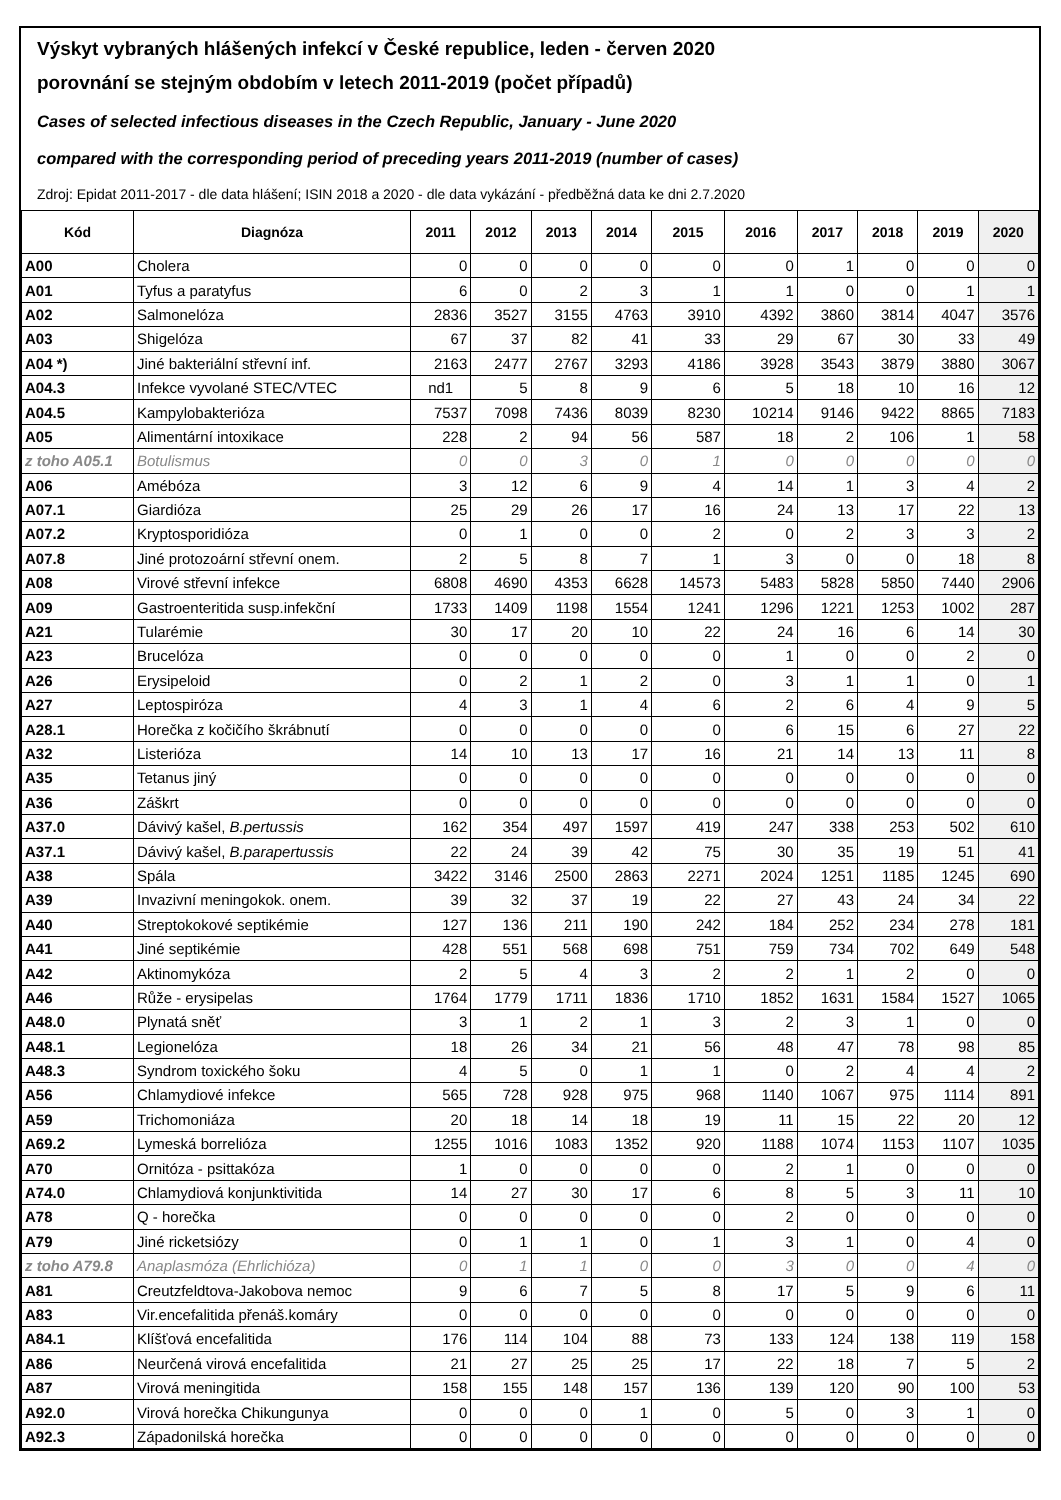Výskyt vybraných hlášených infekcí v České republice, leden - červen 2020
porovnání se stejným obdobím v letech 2011-2019 (počet případů)
Cases of selected infectious diseases in the Czech Republic, January - June 2020
compared with the corresponding period of preceding years 2011-2019 (number of cases)
Zdroj: Epidat 2011-2017 - dle data hlášení; ISIN 2018 a 2020 - dle data vykázání - předběžná data ke dni 2.7.2020
| Kód | Diagnóza | 2011 | 2012 | 2013 | 2014 | 2015 | 2016 | 2017 | 2018 | 2019 | 2020 |
| --- | --- | --- | --- | --- | --- | --- | --- | --- | --- | --- | --- |
| A00 | Cholera | 0 | 0 | 0 | 0 | 0 | 0 | 1 | 0 | 0 | 0 |
| A01 | Tyfus a paratyfus | 6 | 0 | 2 | 3 | 1 | 1 | 0 | 0 | 1 | 1 |
| A02 | Salmonelóza | 2836 | 3527 | 3155 | 4763 | 3910 | 4392 | 3860 | 3814 | 4047 | 3576 |
| A03 | Shigelóza | 67 | 37 | 82 | 41 | 33 | 29 | 67 | 30 | 33 | 49 |
| A04 *) | Jiné bakteriální střevní inf. | 2163 | 2477 | 2767 | 3293 | 4186 | 3928 | 3543 | 3879 | 3880 | 3067 |
| A04.3 | Infekce vyvolané STEC/VTEC | nd1 | 5 | 8 | 9 | 6 | 5 | 18 | 10 | 16 | 12 |
| A04.5 | Kampylobakterióza | 7537 | 7098 | 7436 | 8039 | 8230 | 10214 | 9146 | 9422 | 8865 | 7183 |
| A05 | Alimentární intoxikace | 228 | 2 | 94 | 56 | 587 | 18 | 2 | 106 | 1 | 58 |
| z toho A05.1 | Botulismus | 0 | 0 | 3 | 0 | 1 | 0 | 0 | 0 | 0 | 0 |
| A06 | Amébóza | 3 | 12 | 6 | 9 | 4 | 14 | 1 | 3 | 4 | 2 |
| A07.1 | Giardióza | 25 | 29 | 26 | 17 | 16 | 24 | 13 | 17 | 22 | 13 |
| A07.2 | Kryptosporidióza | 0 | 1 | 0 | 0 | 2 | 0 | 2 | 3 | 3 | 2 |
| A07.8 | Jiné protozoární střevní onem. | 2 | 5 | 8 | 7 | 1 | 3 | 0 | 0 | 18 | 8 |
| A08 | Virové střevní infekce | 6808 | 4690 | 4353 | 6628 | 14573 | 5483 | 5828 | 5850 | 7440 | 2906 |
| A09 | Gastroenteritida susp.infekční | 1733 | 1409 | 1198 | 1554 | 1241 | 1296 | 1221 | 1253 | 1002 | 287 |
| A21 | Tularémie | 30 | 17 | 20 | 10 | 22 | 24 | 16 | 6 | 14 | 30 |
| A23 | Brucelóza | 0 | 0 | 0 | 0 | 0 | 1 | 0 | 0 | 2 | 0 |
| A26 | Erysipeloid | 0 | 2 | 1 | 2 | 0 | 3 | 1 | 1 | 0 | 1 |
| A27 | Leptospiróza | 4 | 3 | 1 | 4 | 6 | 2 | 6 | 4 | 9 | 5 |
| A28.1 | Horečka z kočičího škrábnutí | 0 | 0 | 0 | 0 | 0 | 6 | 15 | 6 | 27 | 22 |
| A32 | Listerióza | 14 | 10 | 13 | 17 | 16 | 21 | 14 | 13 | 11 | 8 |
| A35 | Tetanus jiný | 0 | 0 | 0 | 0 | 0 | 0 | 0 | 0 | 0 | 0 |
| A36 | Záškrt | 0 | 0 | 0 | 0 | 0 | 0 | 0 | 0 | 0 | 0 |
| A37.0 | Dávivý kašel, B.pertussis | 162 | 354 | 497 | 1597 | 419 | 247 | 338 | 253 | 502 | 610 |
| A37.1 | Dávivý kašel, B.parapertussis | 22 | 24 | 39 | 42 | 75 | 30 | 35 | 19 | 51 | 41 |
| A38 | Spála | 3422 | 3146 | 2500 | 2863 | 2271 | 2024 | 1251 | 1185 | 1245 | 690 |
| A39 | Invazivní meningokok. onem. | 39 | 32 | 37 | 19 | 22 | 27 | 43 | 24 | 34 | 22 |
| A40 | Streptokokové septikémie | 127 | 136 | 211 | 190 | 242 | 184 | 252 | 234 | 278 | 181 |
| A41 | Jiné septikémie | 428 | 551 | 568 | 698 | 751 | 759 | 734 | 702 | 649 | 548 |
| A42 | Aktinomykóza | 2 | 5 | 4 | 3 | 2 | 2 | 1 | 2 | 0 | 0 |
| A46 | Růže - erysipelas | 1764 | 1779 | 1711 | 1836 | 1710 | 1852 | 1631 | 1584 | 1527 | 1065 |
| A48.0 | Plynatá sněť | 3 | 1 | 2 | 1 | 3 | 2 | 3 | 1 | 0 | 0 |
| A48.1 | Legionelóza | 18 | 26 | 34 | 21 | 56 | 48 | 47 | 78 | 98 | 85 |
| A48.3 | Syndrom toxického šoku | 4 | 5 | 0 | 1 | 1 | 0 | 2 | 4 | 4 | 2 |
| A56 | Chlamydiové infekce | 565 | 728 | 928 | 975 | 968 | 1140 | 1067 | 975 | 1114 | 891 |
| A59 | Trichomoniáza | 20 | 18 | 14 | 18 | 19 | 11 | 15 | 22 | 20 | 12 |
| A69.2 | Lymeská borrelióza | 1255 | 1016 | 1083 | 1352 | 920 | 1188 | 1074 | 1153 | 1107 | 1035 |
| A70 | Ornitóza - psittakóza | 1 | 0 | 0 | 0 | 0 | 2 | 1 | 0 | 0 | 0 |
| A74.0 | Chlamydiová konjunktivitida | 14 | 27 | 30 | 17 | 6 | 8 | 5 | 3 | 11 | 10 |
| A78 | Q - horečka | 0 | 0 | 0 | 0 | 0 | 2 | 0 | 0 | 0 | 0 |
| A79 | Jiné ricketsiózy | 0 | 1 | 1 | 0 | 1 | 3 | 1 | 0 | 4 | 0 |
| z toho A79.8 | Anaplasmóza (Ehrlichióza) | 0 | 1 | 1 | 0 | 0 | 3 | 0 | 0 | 4 | 0 |
| A81 | Creutzfeldtova-Jakobova nemoc | 9 | 6 | 7 | 5 | 8 | 17 | 5 | 9 | 6 | 11 |
| A83 | Vir.encefalitida přenáš.komáry | 0 | 0 | 0 | 0 | 0 | 0 | 0 | 0 | 0 | 0 |
| A84.1 | Klíšťová encefalitida | 176 | 114 | 104 | 88 | 73 | 133 | 124 | 138 | 119 | 158 |
| A86 | Neurčená virová encefalitida | 21 | 27 | 25 | 25 | 17 | 22 | 18 | 7 | 5 | 2 |
| A87 | Virová meningitida | 158 | 155 | 148 | 157 | 136 | 139 | 120 | 90 | 100 | 53 |
| A92.0 | Virová horečka Chikungunya | 0 | 0 | 0 | 1 | 0 | 5 | 0 | 3 | 1 | 0 |
| A92.3 | Západonilská horečka | 0 | 0 | 0 | 0 | 0 | 0 | 0 | 0 | 0 | 0 |